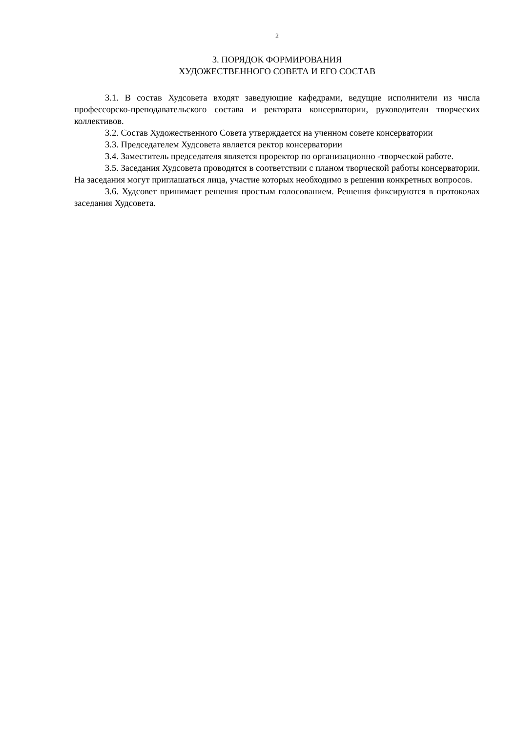2
3. ПОРЯДОК ФОРМИРОВАНИЯ
ХУДОЖЕСТВЕННОГО СОВЕТА И ЕГО СОСТАВ
3.1. В состав Худсовета входят заведующие кафедрами, ведущие исполнители из числа профессорско-преподавательского состава и ректората консерватории, руководители творческих коллективов.
3.2. Состав Художественного Совета утверждается на ученном совете консерватории
3.3. Председателем Худсовета является ректор консерватории
3.4. Заместитель председателя является проректор по организационно -творческой работе.
3.5. Заседания Худсовета проводятся в соответствии с планом творческой работы консерватории. На заседания могут приглашаться лица, участие которых необходимо в решении конкретных вопросов.
3.6. Худсовет принимает решения простым голосованием. Решения фиксируются в протоколах заседания Худсовета.